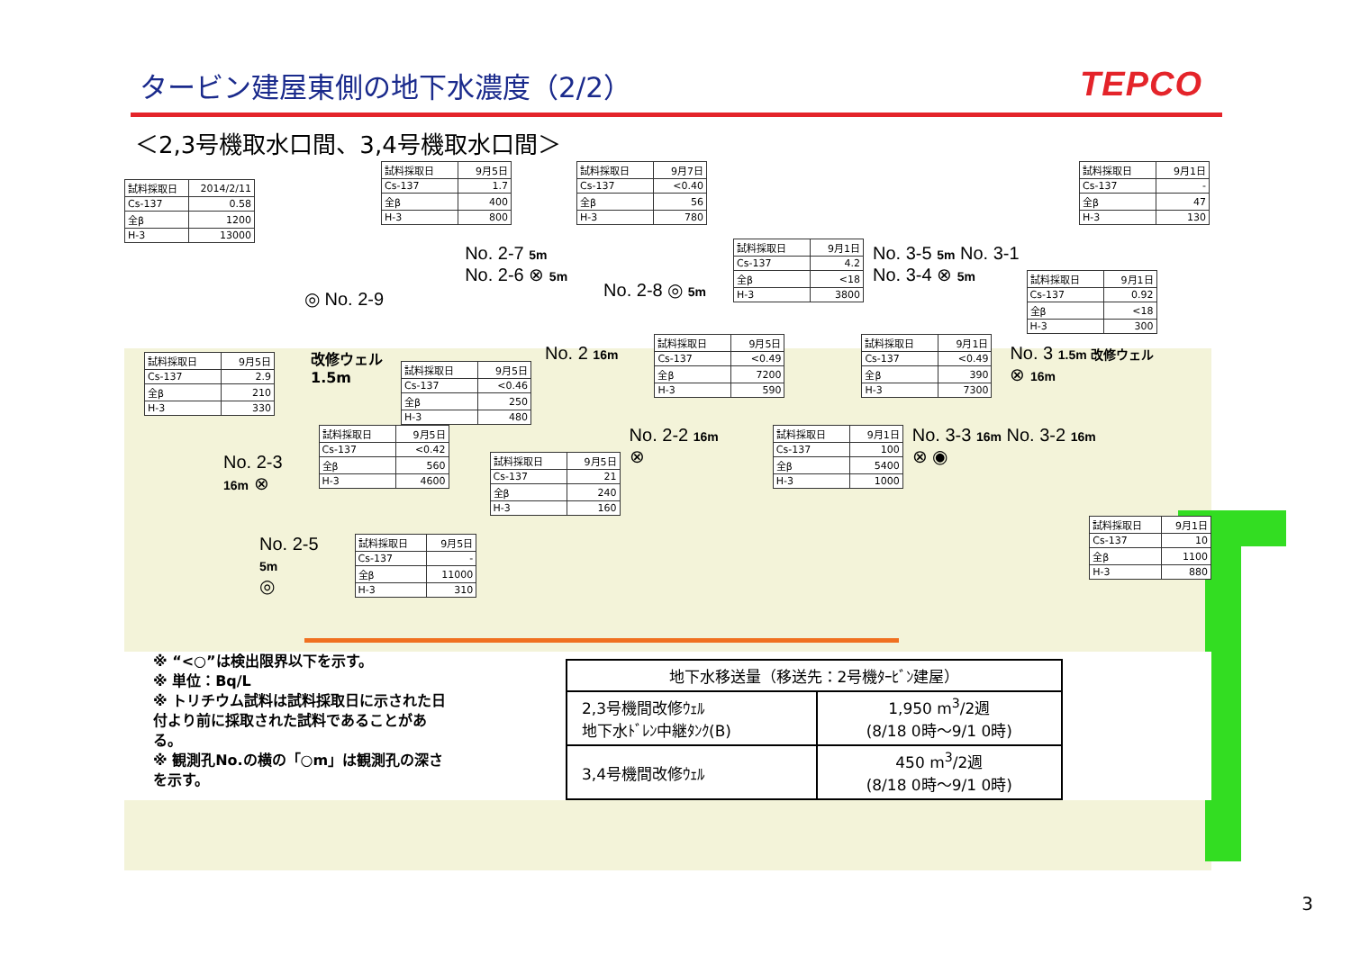タービン建屋東側の地下水濃度（2/2） TEPCO
＜2,3号機取水口間、3,4号機取水口間＞
| 試料採取日 | 2014/2/11 |
| --- | --- |
| Cs-137 | 0.58 |
| 全β | 1200 |
| H-3 | 13000 |
| 試料採取日 | 9月5日 |
| --- | --- |
| Cs-137 | 1.7 |
| 全β | 400 |
| H-3 | 800 |
| 試料採取日 | 9月7日 |
| --- | --- |
| Cs-137 | <0.40 |
| 全β | 56 |
| H-3 | 780 |
| 試料採取日 | 9月1日 |
| --- | --- |
| Cs-137 | - |
| 全β | 47 |
| H-3 | 130 |
◎ No. 2-9
No. 2-7 5m
No. 2-6 ⊗ 5m
No. 2-8 ◎ 5m
| 試料採取日 | 9月1日 |
| --- | --- |
| Cs-137 | 4.2 |
| 全β | <18 |
| H-3 | 3800 |
No. 3-5 5m No. 3-1
No. 3-4 ⊗ 5m
| 試料採取日 | 9月1日 |
| --- | --- |
| Cs-137 | 0.92 |
| 全β | <18 |
| H-3 | 300 |
| 試料採取日 | 9月5日 |
| --- | --- |
| Cs-137 | 2.9 |
| 全β | 210 |
| H-3 | 330 |
改修ウェル
1.5m
| 試料採取日 | 9月5日 |
| --- | --- |
| Cs-137 | <0.46 |
| 全β | 250 |
| H-3 | 480 |
No. 2 16m
| 試料採取日 | 9月5日 |
| --- | --- |
| Cs-137 | <0.49 |
| 全β | 7200 |
| H-3 | 590 |
| 試料採取日 | 9月1日 |
| --- | --- |
| Cs-137 | <0.49 |
| 全β | 390 |
| H-3 | 7300 |
No. 3 1.5m 改修ウェル
⊗ 16m
No. 2-3
16m ⊗
| 試料採取日 | 9月5日 |
| --- | --- |
| Cs-137 | <0.42 |
| 全β | 560 |
| H-3 | 4600 |
| 試料採取日 | 9月5日 |
| --- | --- |
| Cs-137 | 21 |
| 全β | 240 |
| H-3 | 160 |
No. 2-2 16m
⊗
| 試料採取日 | 9月1日 |
| --- | --- |
| Cs-137 | 100 |
| 全β | 5400 |
| H-3 | 1000 |
No. 3-3 16m No. 3-2 16m
⊗ ◉
No. 2-5 5m
◎
| 試料採取日 | 9月5日 |
| --- | --- |
| Cs-137 | - |
| 全β | 11000 |
| H-3 | 310 |
| 試料採取日 | 9月1日 |
| --- | --- |
| Cs-137 | 10 |
| 全β | 1100 |
| H-3 | 880 |
※ “<○”は検出限界以下を示す。
※ 単位：Bq/L
※ トリチウム試料は試料採取日に示された日付より前に採取された試料であることがある。
※ 観測孔No.の横の「○m」は観測孔の深さを示す。
| 地下水移送量（移送先：2号機ﾀｰﾋﾞﾝ建屋） | |
| --- | --- |
| 2,3号機間改修ｳｪﾙ 地下水ﾄﾞﾚﾝ中継ﾀﾝｸ(B) | 1,950 m<sup>3</sup>/2週 (8/18 0時～9/1 0時) |
| 3,4号機間改修ｳｪﾙ | 450 m<sup>3</sup>/2週 (8/18 0時～9/1 0時) |
3